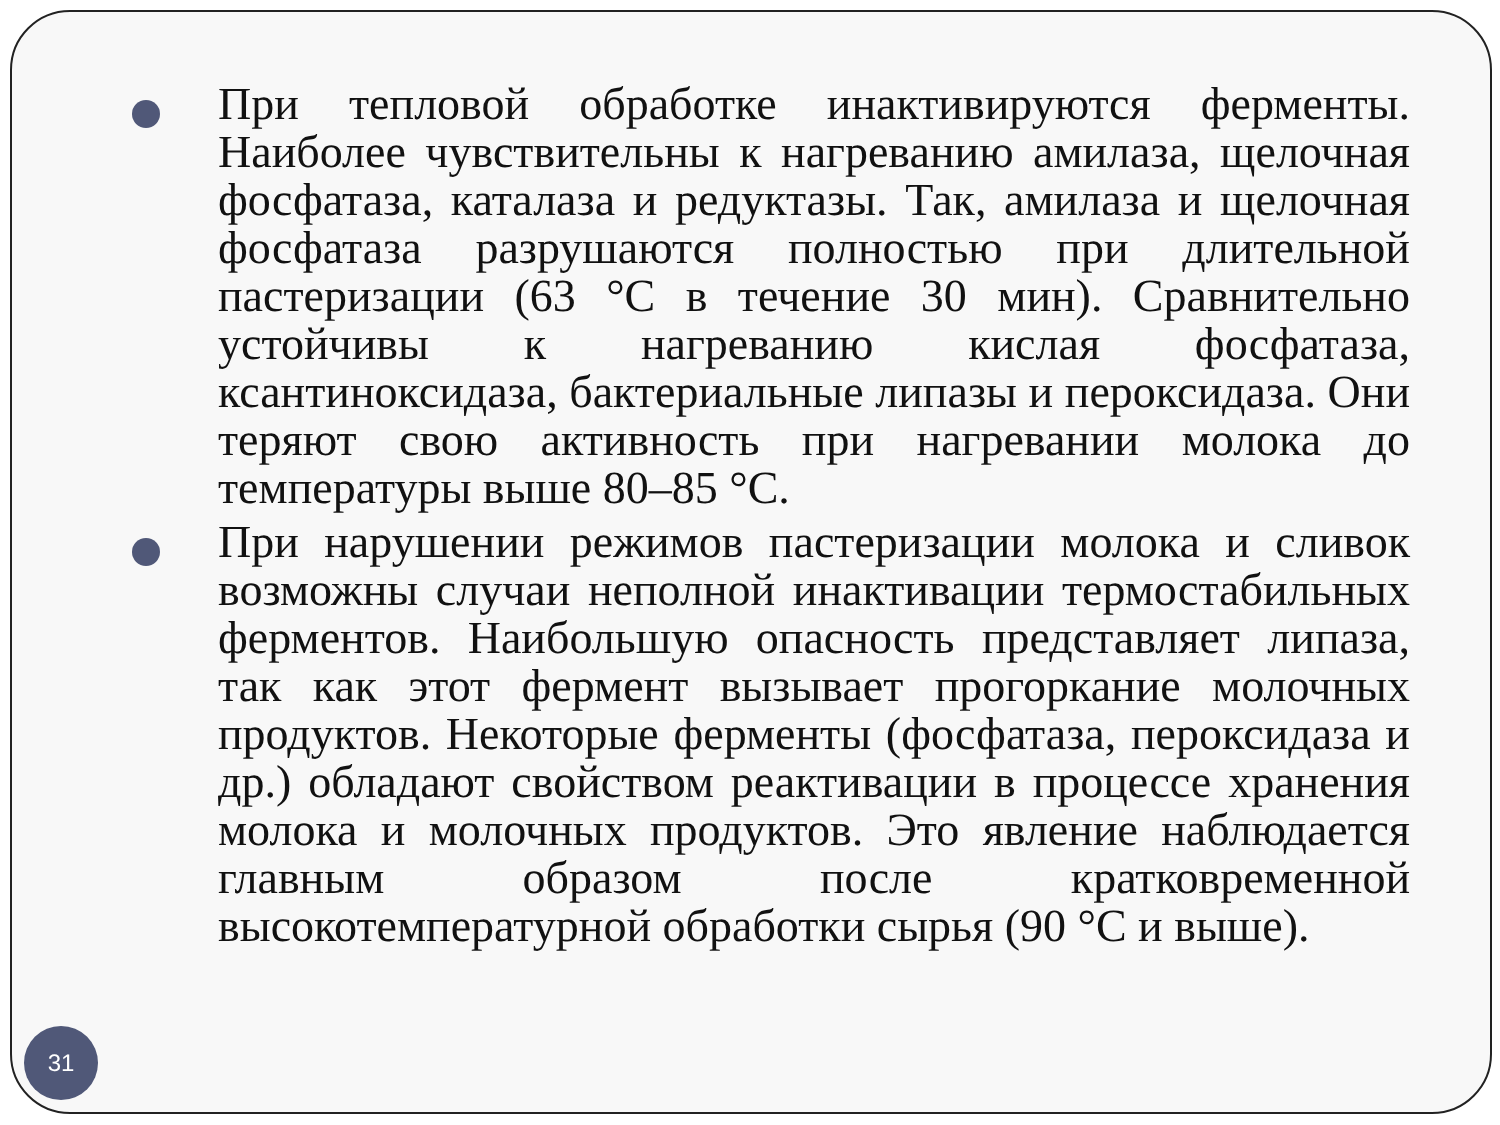При тепловой обработке инактивируются ферменты. Наиболее чувствительны к нагреванию амилаза, щелочная фосфатаза, каталаза и редуктазы. Так, амилаза и щелочная фосфатаза разрушаются полностью при длительной пастеризации (63 °С в течение 30 мин). Сравнительно устойчивы к нагреванию кислая фосфатаза, ксантиноксидаза, бактериальные липазы и пероксидаза. Они теряют свою активность при нагревании молока до температуры выше 80–85 °С.
При нарушении режимов пастеризации молока и сливок возможны случаи неполной инактивации термостабильных ферментов. Наибольшую опасность представляет липаза, так как этот фермент вызывает прогоркание молочных продуктов. Некоторые ферменты (фосфатаза, пероксидаза и др.) обладают свойством реактивации в процессе хранения молока и молочных продуктов. Это явление наблюдается главным образом после кратковременной высокотемпературной обработки сырья (90 °С и выше).
31